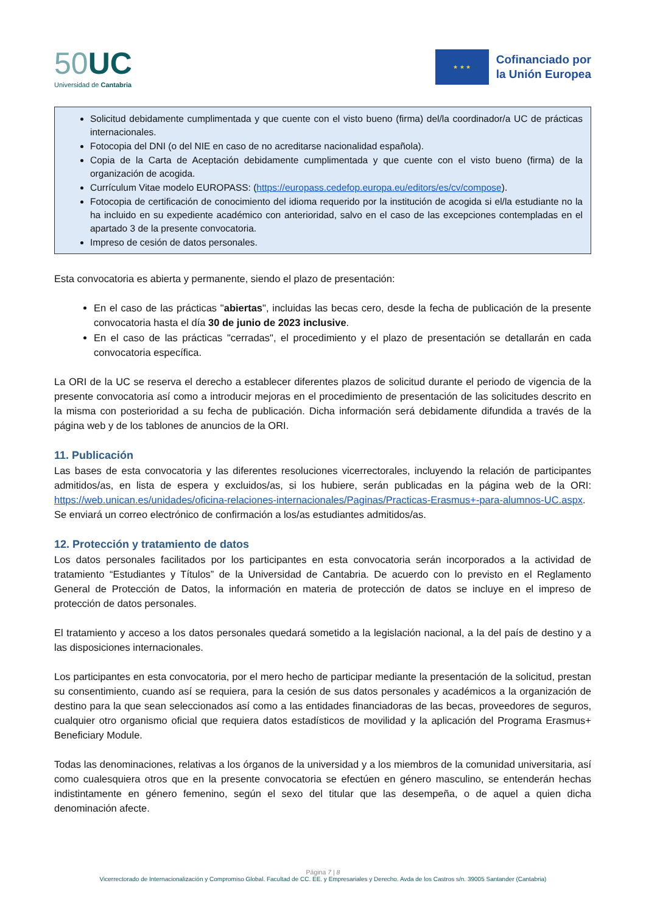50 UC
Universidad de Cantabria
★ ★ ★
Cofinanciado por
la Unión Europea
Solicitud debidamente cumplimentada y que cuente con el visto bueno (firma) del/la coordinador/a UC de prácticas internacionales.
Fotocopia del DNI (o del NIE en caso de no acreditarse nacionalidad española).
Copia de la Carta de Aceptación debidamente cumplimentada y que cuente con el visto bueno (firma) de la organización de acogida.
Currículum Vitae modelo EUROPASS: (https://europass.cedefop.europa.eu/editors/es/cv/compose).
Fotocopia de certificación de conocimiento del idioma requerido por la institución de acogida si el/la estudiante no la ha incluido en su expediente académico con anterioridad, salvo en el caso de las excepciones contempladas en el apartado 3 de la presente convocatoria.
Impreso de cesión de datos personales.
Esta convocatoria es abierta y permanente, siendo el plazo de presentación:
En el caso de las prácticas "abiertas", incluidas las becas cero, desde la fecha de publicación de la presente convocatoria hasta el día 30 de junio de 2023 inclusive.
En el caso de las prácticas "cerradas", el procedimiento y el plazo de presentación se detallarán en cada convocatoria específica.
La ORI de la UC se reserva el derecho a establecer diferentes plazos de solicitud durante el periodo de vigencia de la presente convocatoria así como a introducir mejoras en el procedimiento de presentación de las solicitudes descrito en la misma con posterioridad a su fecha de publicación. Dicha información será debidamente difundida a través de la página web y de los tablones de anuncios de la ORI.
11. Publicación
Las bases de esta convocatoria y las diferentes resoluciones vicerrectorales, incluyendo la relación de participantes admitidos/as, en lista de espera y excluidos/as, si los hubiere, serán publicadas en la página web de la ORI: https://web.unican.es/unidades/oficina-relaciones-internacionales/Paginas/Practicas-Erasmus+-para-alumnos-UC.aspx. Se enviará un correo electrónico de confirmación a los/as estudiantes admitidos/as.
12. Protección y tratamiento de datos
Los datos personales facilitados por los participantes en esta convocatoria serán incorporados a la actividad de tratamiento “Estudiantes y Títulos” de la Universidad de Cantabria. De acuerdo con lo previsto en el Reglamento General de Protección de Datos, la información en materia de protección de datos se incluye en el impreso de protección de datos personales.
El tratamiento y acceso a los datos personales quedará sometido a la legislación nacional, a la del país de destino y a las disposiciones internacionales.
Los participantes en esta convocatoria, por el mero hecho de participar mediante la presentación de la solicitud, prestan su consentimiento, cuando así se requiera, para la cesión de sus datos personales y académicos a la organización de destino para la que sean seleccionados así como a las entidades financiadoras de las becas, proveedores de seguros, cualquier otro organismo oficial que requiera datos estadísticos de movilidad y la aplicación del Programa Erasmus+ Beneficiary Module.
Todas las denominaciones, relativas a los órganos de la universidad y a los miembros de la comunidad universitaria, así como cualesquiera otros que en la presente convocatoria se efectúen en género masculino, se entenderán hechas indistintamente en género femenino, según el sexo del titular que las desempeña, o de aquel a quien dicha denominación afecte.
Página 7 | 8
Vicerrectorado de Internacionalización y Compromiso Global. Facultad de CC. EE. y Empresariales y Derecho. Avda de los Castros s/n. 39005 Santander (Cantabria)